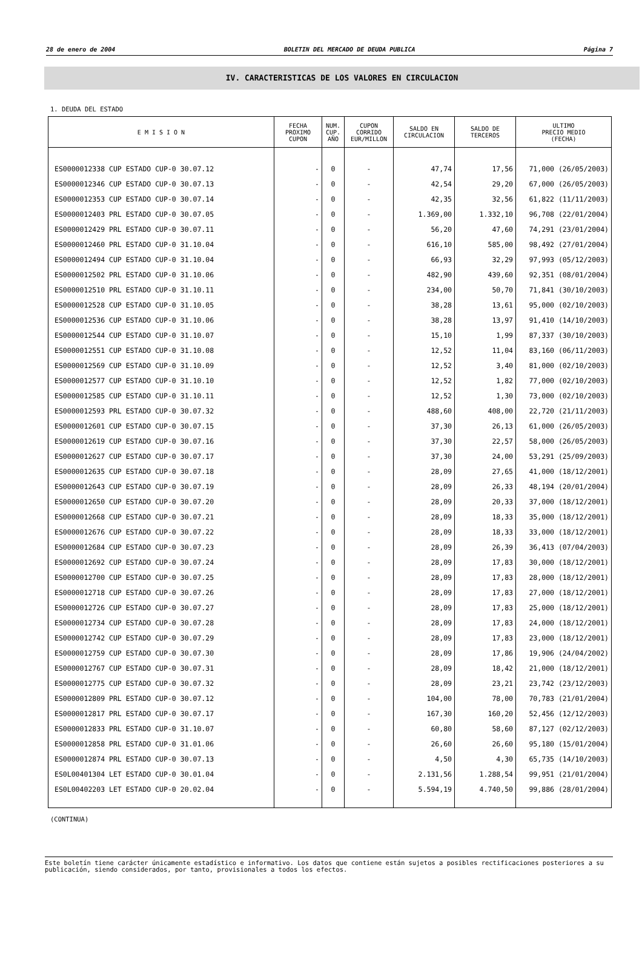28 de enero de 2004 BOLETIN DEL MERCADO DE DEUDA PUBLICA Página 7
IV. CARACTERISTICAS DE LOS VALORES EN CIRCULACION
1. DEUDA DEL ESTADO
| E M I S I O N | FECHA PROXIMO CUPON | NUM. CUP. AÑO | CUPON CORRIDO EUR/MILLON | SALDO EN CIRCULACION | SALDO DE TERCEROS | ULTIMO PRECIO MEDIO (FECHA) |
| --- | --- | --- | --- | --- | --- | --- |
| ES0000012338 CUP ESTADO CUP-0 30.07.12 | - | 0 | - | 47,74 | 17,56 | 71,000 (26/05/2003) |
| ES0000012346 CUP ESTADO CUP-0 30.07.13 | - | 0 | - | 42,54 | 29,20 | 67,000 (26/05/2003) |
| ES0000012353 CUP ESTADO CUP-0 30.07.14 | - | 0 | - | 42,35 | 32,56 | 61,822 (11/11/2003) |
| ES0000012403 PRL ESTADO CUP-0 30.07.05 | - | 0 | - | 1.369,00 | 1.332,10 | 96,708 (22/01/2004) |
| ES0000012429 PRL ESTADO CUP-0 30.07.11 | - | 0 | - | 56,20 | 47,60 | 74,291 (23/01/2004) |
| ES0000012460 PRL ESTADO CUP-0 31.10.04 | - | 0 | - | 616,10 | 585,00 | 98,492 (27/01/2004) |
| ES0000012494 CUP ESTADO CUP-0 31.10.04 | - | 0 | - | 66,93 | 32,29 | 97,993 (05/12/2003) |
| ES0000012502 PRL ESTADO CUP-0 31.10.06 | - | 0 | - | 482,90 | 439,60 | 92,351 (08/01/2004) |
| ES0000012510 PRL ESTADO CUP-0 31.10.11 | - | 0 | - | 234,00 | 50,70 | 71,841 (30/10/2003) |
| ES0000012528 CUP ESTADO CUP-0 31.10.05 | - | 0 | - | 38,28 | 13,61 | 95,000 (02/10/2003) |
| ES0000012536 CUP ESTADO CUP-0 31.10.06 | - | 0 | - | 38,28 | 13,97 | 91,410 (14/10/2003) |
| ES0000012544 CUP ESTADO CUP-0 31.10.07 | - | 0 | - | 15,10 | 1,99 | 87,337 (30/10/2003) |
| ES0000012551 CUP ESTADO CUP-0 31.10.08 | - | 0 | - | 12,52 | 11,04 | 83,160 (06/11/2003) |
| ES0000012569 CUP ESTADO CUP-0 31.10.09 | - | 0 | - | 12,52 | 3,40 | 81,000 (02/10/2003) |
| ES0000012577 CUP ESTADO CUP-0 31.10.10 | - | 0 | - | 12,52 | 1,82 | 77,000 (02/10/2003) |
| ES0000012585 CUP ESTADO CUP-0 31.10.11 | - | 0 | - | 12,52 | 1,30 | 73,000 (02/10/2003) |
| ES0000012593 PRL ESTADO CUP-0 30.07.32 | - | 0 | - | 488,60 | 408,00 | 22,720 (21/11/2003) |
| ES0000012601 CUP ESTADO CUP-0 30.07.15 | - | 0 | - | 37,30 | 26,13 | 61,000 (26/05/2003) |
| ES0000012619 CUP ESTADO CUP-0 30.07.16 | - | 0 | - | 37,30 | 22,57 | 58,000 (26/05/2003) |
| ES0000012627 CUP ESTADO CUP-0 30.07.17 | - | 0 | - | 37,30 | 24,00 | 53,291 (25/09/2003) |
| ES0000012635 CUP ESTADO CUP-0 30.07.18 | - | 0 | - | 28,09 | 27,65 | 41,000 (18/12/2001) |
| ES0000012643 CUP ESTADO CUP-0 30.07.19 | - | 0 | - | 28,09 | 26,33 | 48,194 (20/01/2004) |
| ES0000012650 CUP ESTADO CUP-0 30.07.20 | - | 0 | - | 28,09 | 20,33 | 37,000 (18/12/2001) |
| ES0000012668 CUP ESTADO CUP-0 30.07.21 | - | 0 | - | 28,09 | 18,33 | 35,000 (18/12/2001) |
| ES0000012676 CUP ESTADO CUP-0 30.07.22 | - | 0 | - | 28,09 | 18,33 | 33,000 (18/12/2001) |
| ES0000012684 CUP ESTADO CUP-0 30.07.23 | - | 0 | - | 28,09 | 26,39 | 36,413 (07/04/2003) |
| ES0000012692 CUP ESTADO CUP-0 30.07.24 | - | 0 | - | 28,09 | 17,83 | 30,000 (18/12/2001) |
| ES0000012700 CUP ESTADO CUP-0 30.07.25 | - | 0 | - | 28,09 | 17,83 | 28,000 (18/12/2001) |
| ES0000012718 CUP ESTADO CUP-0 30.07.26 | - | 0 | - | 28,09 | 17,83 | 27,000 (18/12/2001) |
| ES0000012726 CUP ESTADO CUP-0 30.07.27 | - | 0 | - | 28,09 | 17,83 | 25,000 (18/12/2001) |
| ES0000012734 CUP ESTADO CUP-0 30.07.28 | - | 0 | - | 28,09 | 17,83 | 24,000 (18/12/2001) |
| ES0000012742 CUP ESTADO CUP-0 30.07.29 | - | 0 | - | 28,09 | 17,83 | 23,000 (18/12/2001) |
| ES0000012759 CUP ESTADO CUP-0 30.07.30 | - | 0 | - | 28,09 | 17,86 | 19,906 (24/04/2002) |
| ES0000012767 CUP ESTADO CUP-0 30.07.31 | - | 0 | - | 28,09 | 18,42 | 21,000 (18/12/2001) |
| ES0000012775 CUP ESTADO CUP-0 30.07.32 | - | 0 | - | 28,09 | 23,21 | 23,742 (23/12/2003) |
| ES0000012809 PRL ESTADO CUP-0 30.07.12 | - | 0 | - | 104,00 | 78,00 | 70,783 (21/01/2004) |
| ES0000012817 PRL ESTADO CUP-0 30.07.17 | - | 0 | - | 167,30 | 160,20 | 52,456 (12/12/2003) |
| ES0000012833 PRL ESTADO CUP-0 31.10.07 | - | 0 | - | 60,80 | 58,60 | 87,127 (02/12/2003) |
| ES0000012858 PRL ESTADO CUP-0 31.01.06 | - | 0 | - | 26,60 | 26,60 | 95,180 (15/01/2004) |
| ES0000012874 PRL ESTADO CUP-0 30.07.13 | - | 0 | - | 4,50 | 4,30 | 65,735 (14/10/2003) |
| ES0L00401304 LET ESTADO CUP-0 30.01.04 | - | 0 | - | 2.131,56 | 1.288,54 | 99,951 (21/01/2004) |
| ES0L00402203 LET ESTADO CUP-0 20.02.04 | - | 0 | - | 5.594,19 | 4.740,50 | 99,886 (28/01/2004) |
(CONTINUA)
Este boletín tiene carácter únicamente estadístico e informativo. Los datos que contiene están sujetos a posibles rectificaciones posteriores a su publicación, siendo considerados, por tanto, provisionales a todos los efectos.